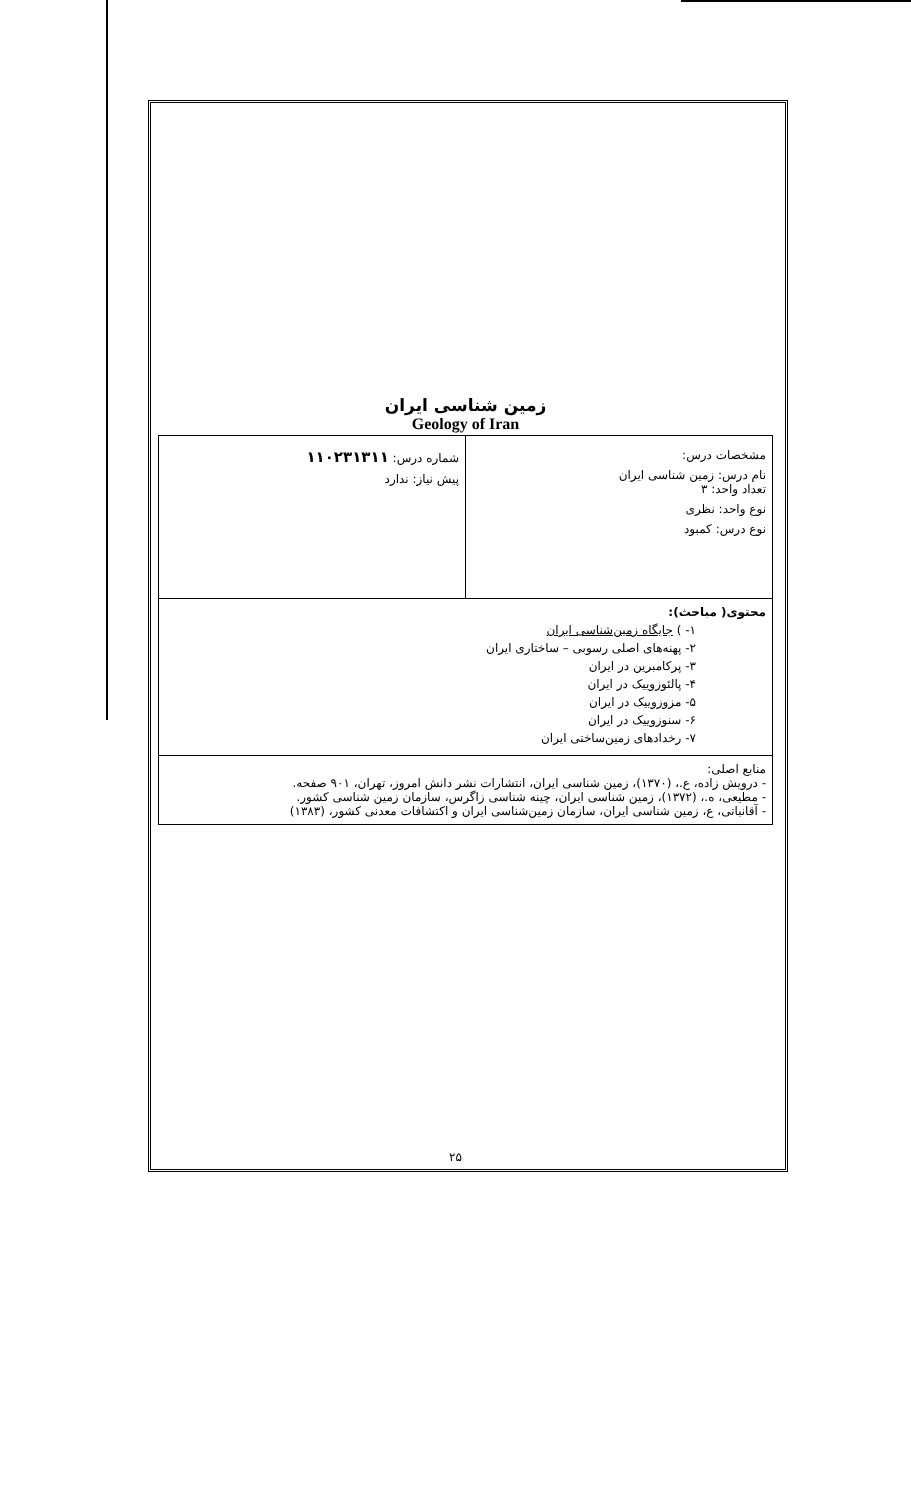زمین شناسی ایران
Geology of Iran
| مشخصات درس: نام درس: زمین شناسی ایران تعداد واحد: ۳ نوع واحد: نظری نوع درس: کمبود | شماره درس: ۱۱۰۲۳۱۳۱۱ پیش نیاز: ندارد |
| محتوی( مباحث): ۱- ) جایگاه زمین‌شناسی ایران ۲- پهنه‌های اصلی رسوبی – ساختاری ایران ۳- پرکامبرین در ایران ۴- پالئوزوییک در ایران ۵- مزوزوییک در ایران ۶- سنوزوییک در ایران ۷- رخدادهای زمین‌ساختی ایران | |
| منابع اصلی: - درویش زاده، ع.، (۱۳۷۰)، زمین شناسی ایران، انتشارات نشر دانش امروز، تهران، ۹۰۱ صفحه. - مطیعی، ه.، (۱۳۷۲)، زمین شناسی ایران، چینه شناسی زاگرس، سازمان زمین شناسی کشور. - آقانباتی، ع، زمین شناسی ایران، سازمان زمین‌شناسی ایران و اکتشافات معدنی کشور، (۱۳۸۳) | |
۲۵